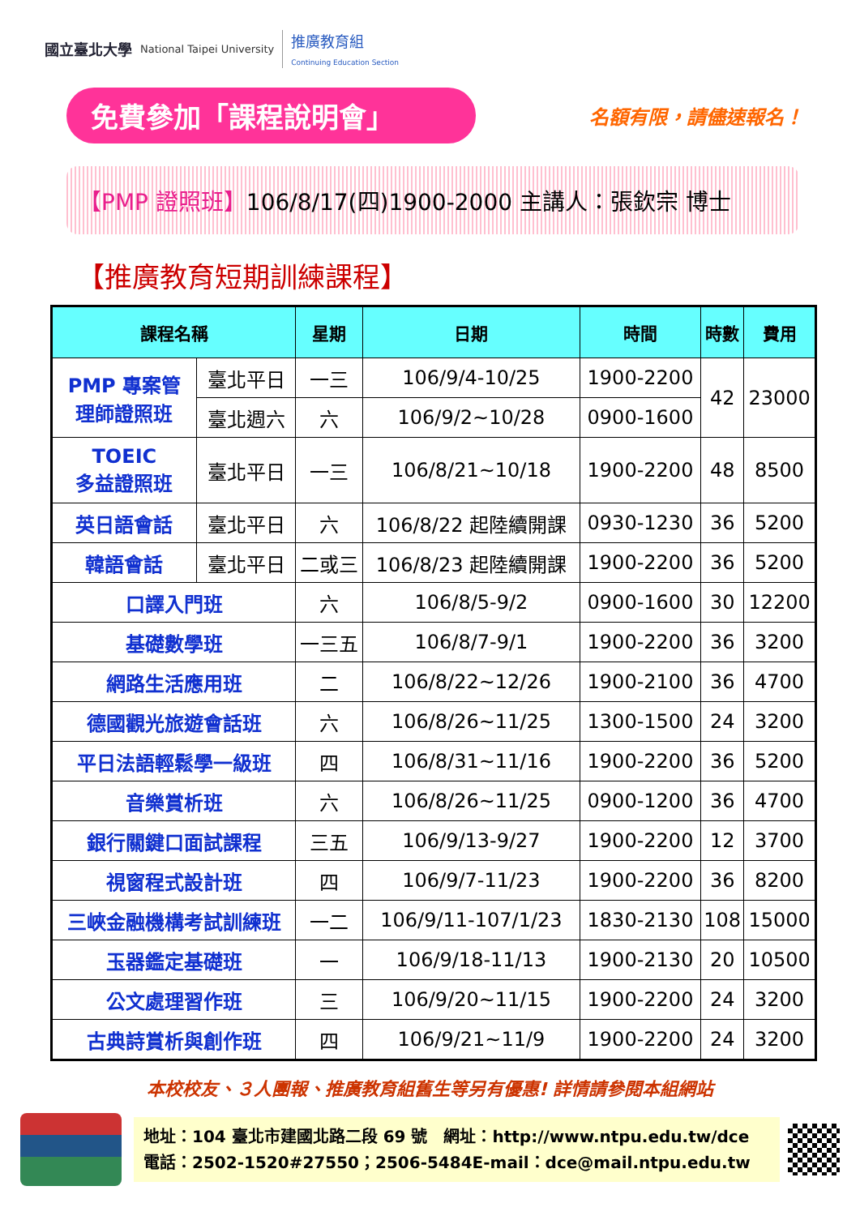國立臺北大學 National Taipei University 推廣教育組
Continuing Education Section
免費參加「課程說明會」
名額有限，請儘速報名！
【PMP 證照班】106/8/17(四)1900-2000 主講人：張欽宗 博士
【推廣教育短期訓練課程】
| 課程名稱 | | 星期 | 日期 | 時間 | 時數 | 費用 |
| --- | --- | --- | --- | --- | --- | --- |
| PMP 專案管 理師證照班 | 臺北平日 | 一三 | 106/9/4-10/25 | 1900-2200 | 42 | 23000 |
| | 臺北週六 | 六 | 106/9/2~10/28 | 0900-1600 | | |
| TOEIC 多益證照班 | 臺北平日 | 一三 | 106/8/21~10/18 | 1900-2200 | 48 | 8500 |
| 英日語會話 | 臺北平日 | 六 | 106/8/22 起陸續開課 | 0930-1230 | 36 | 5200 |
| 韓語會話 | 臺北平日 | 二或三 | 106/8/23 起陸續開課 | 1900-2200 | 36 | 5200 |
| 口譯入門班 | | 六 | 106/8/5-9/2 | 0900-1600 | 30 | 12200 |
| 基礎數學班 | | 一三五 | 106/8/7-9/1 | 1900-2200 | 36 | 3200 |
| 網路生活應用班 | | 二 | 106/8/22~12/26 | 1900-2100 | 36 | 4700 |
| 德國觀光旅遊會話班 | | 六 | 106/8/26~11/25 | 1300-1500 | 24 | 3200 |
| 平日法語輕鬆學一級班 | | 四 | 106/8/31~11/16 | 1900-2200 | 36 | 5200 |
| 音樂賞析班 | | 六 | 106/8/26~11/25 | 0900-1200 | 36 | 4700 |
| 銀行關鍵口面試課程 | | 三五 | 106/9/13-9/27 | 1900-2200 | 12 | 3700 |
| 視窗程式設計班 | | 四 | 106/9/7-11/23 | 1900-2200 | 36 | 8200 |
| 三峽金融機構考試訓練班 | | 一二 | 106/9/11-107/1/23 | 1830-2130 | 108 | 15000 |
| 玉器鑑定基礎班 | | 一 | 106/9/18-11/13 | 1900-2130 | 20 | 10500 |
| 公文處理習作班 | | 三 | 106/9/20~11/15 | 1900-2200 | 24 | 3200 |
| 古典詩賞析與創作班 | | 四 | 106/9/21~11/9 | 1900-2200 | 24 | 3200 |
本校校友、３人團報、推廣教育組舊生等另有優惠! 詳情請參閱本組網站
地址：104 臺北市建國北路二段 69 號　網址：http://www.ntpu.edu.tw/dce
電話：2502-1520#27550；2506-5484E-mail：dce@mail.ntpu.edu.tw